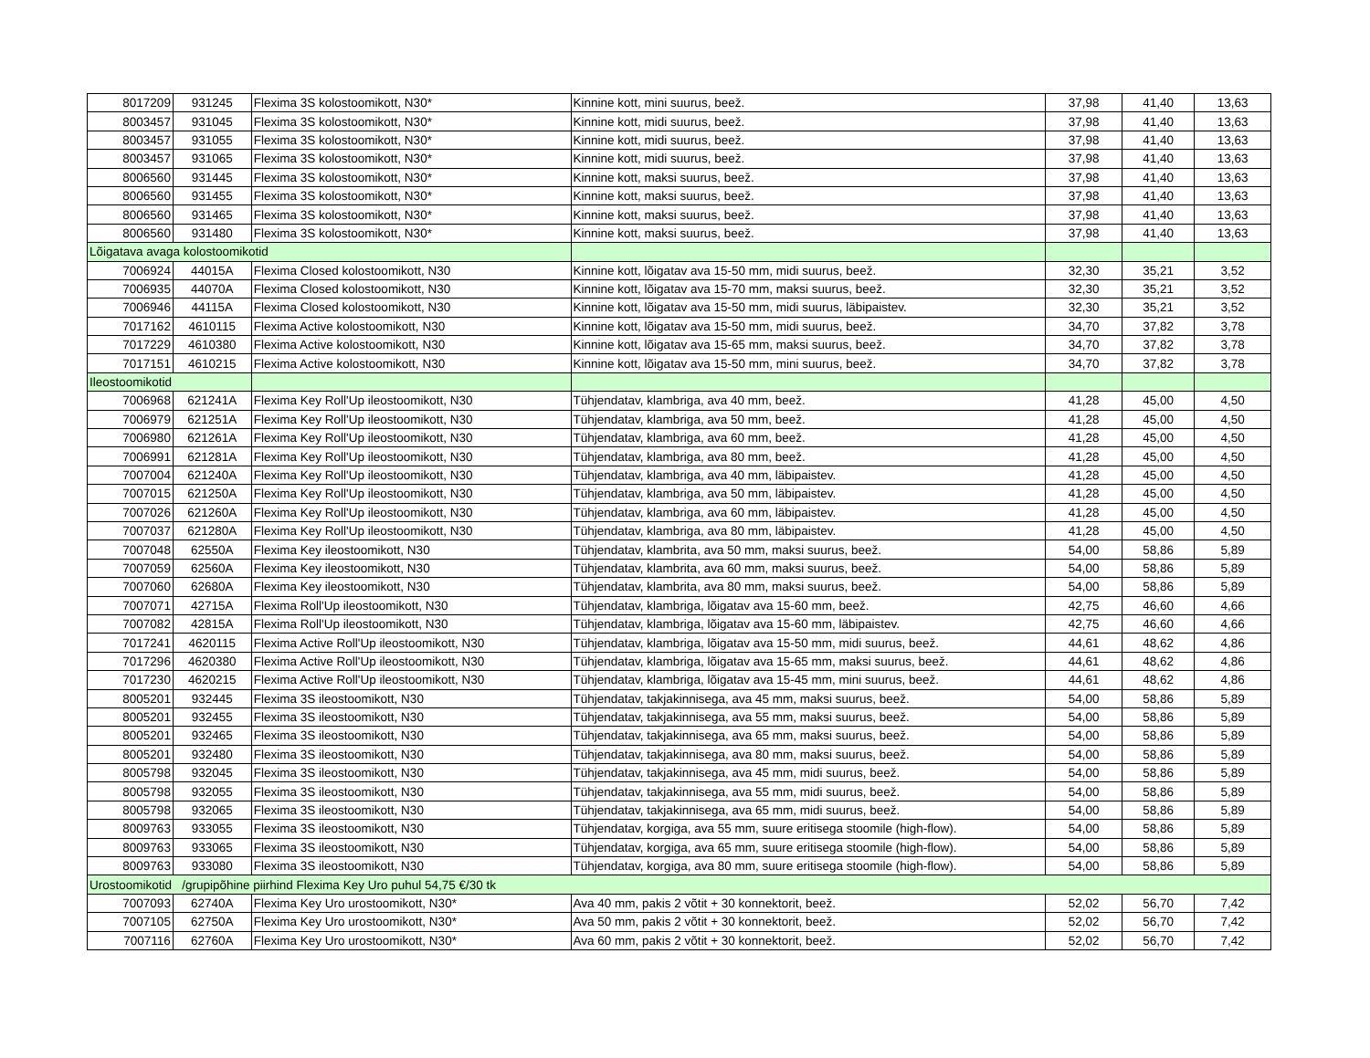| 8017209 | 931245 | Flexima 3S kolostoomikott, N30* | Kinnine kott, mini suurus, beež. | 37,98 | 41,40 | 13,63 |
| 8003457 | 931045 | Flexima 3S kolostoomikott, N30* | Kinnine kott, midi suurus, beež. | 37,98 | 41,40 | 13,63 |
| 8003457 | 931055 | Flexima 3S kolostoomikott, N30* | Kinnine kott, midi suurus, beež. | 37,98 | 41,40 | 13,63 |
| 8003457 | 931065 | Flexima 3S kolostoomikott, N30* | Kinnine kott, midi suurus, beež. | 37,98 | 41,40 | 13,63 |
| 8006560 | 931445 | Flexima 3S kolostoomikott, N30* | Kinnine kott, maksi suurus, beež. | 37,98 | 41,40 | 13,63 |
| 8006560 | 931455 | Flexima 3S kolostoomikott, N30* | Kinnine kott, maksi suurus, beež. | 37,98 | 41,40 | 13,63 |
| 8006560 | 931465 | Flexima 3S kolostoomikott, N30* | Kinnine kott, maksi suurus, beež. | 37,98 | 41,40 | 13,63 |
| 8006560 | 931480 | Flexima 3S kolostoomikott, N30* | Kinnine kott, maksi suurus, beež. | 37,98 | 41,40 | 13,63 |
| Lõigatava avaga kolostoomikotid | | | | | | |
| 7006924 | 44015A | Flexima Closed kolostoomikott, N30 | Kinnine kott, lõigatav ava 15-50 mm, midi suurus, beež. | 32,30 | 35,21 | 3,52 |
| 7006935 | 44070A | Flexima Closed kolostoomikott, N30 | Kinnine kott, lõigatav ava 15-70 mm, maksi suurus, beež. | 32,30 | 35,21 | 3,52 |
| 7006946 | 44115A | Flexima Closed kolostoomikott, N30 | Kinnine kott, lõigatav ava 15-50 mm, midi suurus, läbipaistev. | 32,30 | 35,21 | 3,52 |
| 7017162 | 4610115 | Flexima Active kolostoomikott, N30 | Kinnine kott, lõigatav ava 15-50 mm, midi suurus, beež. | 34,70 | 37,82 | 3,78 |
| 7017229 | 4610380 | Flexima Active kolostoomikott, N30 | Kinnine kott, lõigatav ava 15-65 mm, maksi suurus, beež. | 34,70 | 37,82 | 3,78 |
| 7017151 | 4610215 | Flexima Active kolostoomikott, N30 | Kinnine kott, lõigatav ava 15-50 mm, mini suurus, beež. | 34,70 | 37,82 | 3,78 |
| Ileostoomikotid | | | | | | |
| 7006968 | 621241A | Flexima Key Roll'Up ileostoomikott, N30 | Tühjendatav, klambriga, ava 40 mm, beež. | 41,28 | 45,00 | 4,50 |
| 7006979 | 621251A | Flexima Key Roll'Up ileostoomikott, N30 | Tühjendatav, klambriga, ava 50 mm, beež. | 41,28 | 45,00 | 4,50 |
| 7006980 | 621261A | Flexima Key Roll'Up ileostoomikott, N30 | Tühjendatav, klambriga, ava 60 mm, beež. | 41,28 | 45,00 | 4,50 |
| 7006991 | 621281A | Flexima Key Roll'Up ileostoomikott, N30 | Tühjendatav, klambriga, ava 80 mm, beež. | 41,28 | 45,00 | 4,50 |
| 7007004 | 621240A | Flexima Key Roll'Up ileostoomikott, N30 | Tühjendatav, klambriga, ava 40 mm, läbipaistev. | 41,28 | 45,00 | 4,50 |
| 7007015 | 621250A | Flexima Key Roll'Up ileostoomikott, N30 | Tühjendatav, klambriga, ava 50 mm, läbipaistev. | 41,28 | 45,00 | 4,50 |
| 7007026 | 621260A | Flexima Key Roll'Up ileostoomikott, N30 | Tühjendatav, klambriga, ava 60 mm, läbipaistev. | 41,28 | 45,00 | 4,50 |
| 7007037 | 621280A | Flexima Key Roll'Up ileostoomikott, N30 | Tühjendatav, klambriga, ava 80 mm, läbipaistev. | 41,28 | 45,00 | 4,50 |
| 7007048 | 62550A | Flexima Key ileostoomikott, N30 | Tühjendatav, klambrita, ava 50 mm, maksi suurus, beež. | 54,00 | 58,86 | 5,89 |
| 7007059 | 62560A | Flexima Key ileostoomikott, N30 | Tühjendatav, klambrita, ava 60 mm, maksi suurus, beež. | 54,00 | 58,86 | 5,89 |
| 7007060 | 62680A | Flexima Key ileostoomikott, N30 | Tühjendatav, klambrita, ava 80 mm, maksi suurus, beež. | 54,00 | 58,86 | 5,89 |
| 7007071 | 42715A | Flexima Roll'Up ileostoomikott, N30 | Tühjendatav, klambriga, lõigatav ava 15-60 mm, beež. | 42,75 | 46,60 | 4,66 |
| 7007082 | 42815A | Flexima Roll'Up ileostoomikott, N30 | Tühjendatav, klambriga, lõigatav ava 15-60 mm, läbipaistev. | 42,75 | 46,60 | 4,66 |
| 7017241 | 4620115 | Flexima Active Roll'Up ileostoomikott, N30 | Tühjendatav, klambriga, lõigatav ava 15-50 mm, midi suurus, beež. | 44,61 | 48,62 | 4,86 |
| 7017296 | 4620380 | Flexima Active Roll'Up ileostoomikott, N30 | Tühjendatav, klambriga, lõigatav ava 15-65 mm, maksi suurus, beež. | 44,61 | 48,62 | 4,86 |
| 7017230 | 4620215 | Flexima Active Roll'Up ileostoomikott, N30 | Tühjendatav, klambriga, lõigatav ava 15-45 mm, mini suurus, beež. | 44,61 | 48,62 | 4,86 |
| 8005201 | 932445 | Flexima 3S ileostoomikott, N30 | Tühjendatav, takjakinnisega, ava 45 mm, maksi suurus, beež. | 54,00 | 58,86 | 5,89 |
| 8005201 | 932455 | Flexima 3S ileostoomikott, N30 | Tühjendatav, takjakinnisega, ava 55 mm, maksi suurus, beež. | 54,00 | 58,86 | 5,89 |
| 8005201 | 932465 | Flexima 3S ileostoomikott, N30 | Tühjendatav, takjakinnisega, ava 65 mm, maksi suurus, beež. | 54,00 | 58,86 | 5,89 |
| 8005201 | 932480 | Flexima 3S ileostoomikott, N30 | Tühjendatav, takjakinnisega, ava 80 mm, maksi suurus, beež. | 54,00 | 58,86 | 5,89 |
| 8005798 | 932045 | Flexima 3S ileostoomikott, N30 | Tühjendatav, takjakinnisega, ava 45 mm, midi suurus, beež. | 54,00 | 58,86 | 5,89 |
| 8005798 | 932055 | Flexima 3S ileostoomikott, N30 | Tühjendatav, takjakinnisega, ava 55 mm, midi suurus, beež. | 54,00 | 58,86 | 5,89 |
| 8005798 | 932065 | Flexima 3S ileostoomikott, N30 | Tühjendatav, takjakinnisega, ava 65 mm, midi suurus, beež. | 54,00 | 58,86 | 5,89 |
| 8009763 | 933055 | Flexima 3S ileostoomikott, N30 | Tühjendatav, korgiga, ava 55 mm, suure eritisega stoomile (high-flow). | 54,00 | 58,86 | 5,89 |
| 8009763 | 933065 | Flexima 3S ileostoomikott, N30 | Tühjendatav, korgiga, ava 65 mm, suure eritisega stoomile (high-flow). | 54,00 | 58,86 | 5,89 |
| 8009763 | 933080 | Flexima 3S ileostoomikott, N30 | Tühjendatav, korgiga, ava 80 mm, suure eritisega stoomile (high-flow). | 54,00 | 58,86 | 5,89 |
| Urostoomikotid /grupipõhine piirhind Flexima Key Uro puhul 54,75 €/30 tk | | | | | | |
| 7007093 | 62740A | Flexima Key Uro urostoomikott, N30* | Ava 40 mm, pakis 2 võtit + 30 konnektorit, beež. | 52,02 | 56,70 | 7,42 |
| 7007105 | 62750A | Flexima Key Uro urostoomikott, N30* | Ava 50 mm, pakis 2 võtit + 30 konnektorit, beež. | 52,02 | 56,70 | 7,42 |
| 7007116 | 62760A | Flexima Key Uro urostoomikott, N30* | Ava 60 mm, pakis 2 võtit + 30 konnektorit, beež. | 52,02 | 56,70 | 7,42 |